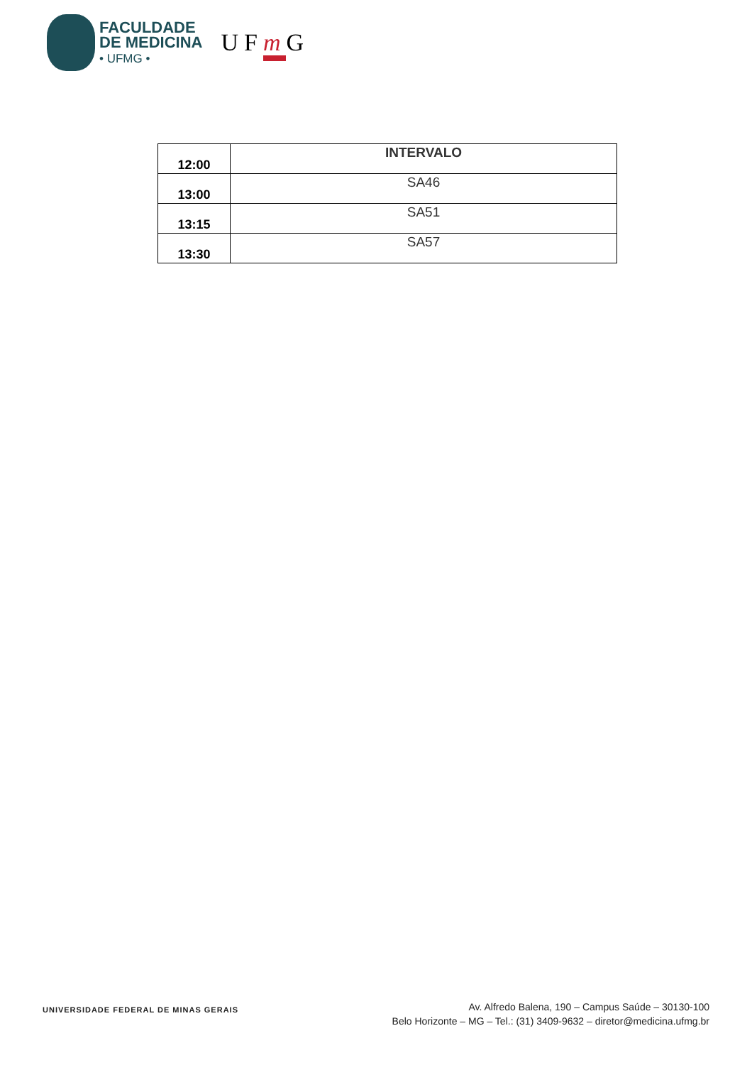FACULDADE
DE MEDICINA
• UFMG •
UFm G
| 12:00 | INTERVALO |
| 13:00 | SA46 |
| 13:15 | SA51 |
| 13:30 | SA57 |
UNIVERSIDADE FEDERAL DE MINAS GERAIS
Av. Alfredo Balena, 190 – Campus Saúde – 30130-100
Belo Horizonte – MG – Tel.: (31) 3409-9632 – diretor@medicina.ufmg.br